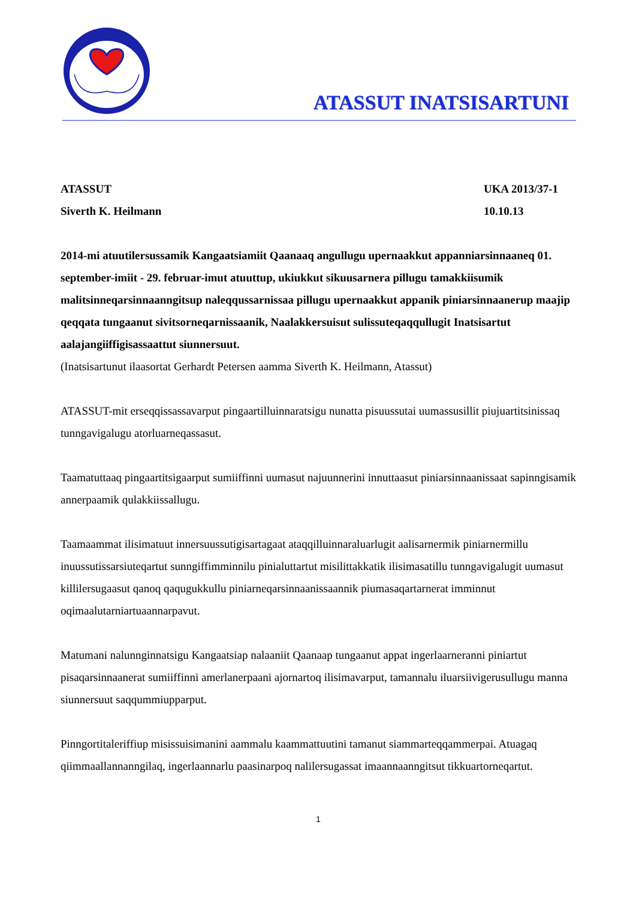ATASSUT INATSISARTUNI
ATASSUT
Siverth K. Heilmann
UKA 2013/37-1
10.10.13
2014-mi atuutilersussamik Kangaatsiamiit Qaanaaq angullugu upernaakkut appanniarsinnaaneq 01. september-imiit - 29. februar-imut atuuttup, ukiukkut sikuusarnera pillugu tamakkiisumik malitsinneqarsinnaanngitsup naleqqussarnissaa pillugu upernaakkut appanik piniarsinnaanerup maajip qeqqata tungaanut sivitsorneqarnissaanik, Naalakkersuisut sulissuteqaqqullugit Inatsisartut aalajangiiffigisassaattut siunnersuut.
(Inatsisartunut ilaasortat Gerhardt Petersen aamma Siverth K. Heilmann, Atassut)
ATASSUT-mit erseqqissassavarput pingaartilluinnaratsigu nunatta pisuussutai uumassusillit piujuartitsinissaq tunngavigalugu atorluarneqassasut.
Taamatuttaaq pingaartitsigaarput sumiiffinni uumasut najuunnerini innuttaasut piniarsinnaanissaat sapinngisamik annerpaamik qulakkiissallugu.
Taamaammat ilisimatuut innersuussutigisartagaat ataqqilluinnaraluarlugit aalisarnermik piniarnermillu inuussutissarsiuteqartut sunngiffimminnilu pinialuttartut misilittakkatik ilisimasatillu tunngavigalugit uumasut killilersugaasut qanoq qaqugukkullu piniarneqarsinnaanissaannik piumasaqartarnerat imminnut oqimaalutarniartuaannarpavut.
Matumani nalunnginnatsigu Kangaatsiap nalaaniit Qaanaap tungaanut appat ingerlaarneranni piniartut pisaqarsinnaanerat sumiiffinni amerlanerpaani ajornartoq ilisimavarput, tamannalu iluarsiivigerusullugu manna siunnersuut saqqummiupparput.
Pinngortitaleriffiup misissuisimanini aammalu kaammattuutini tamanut siammarteqqammerpai. Atuagaq qiimmaallannanngilaq, ingerlaannarlu paasinarpoq nalilersugassat imaannaanngitsut tikkuartorneqartut.
1